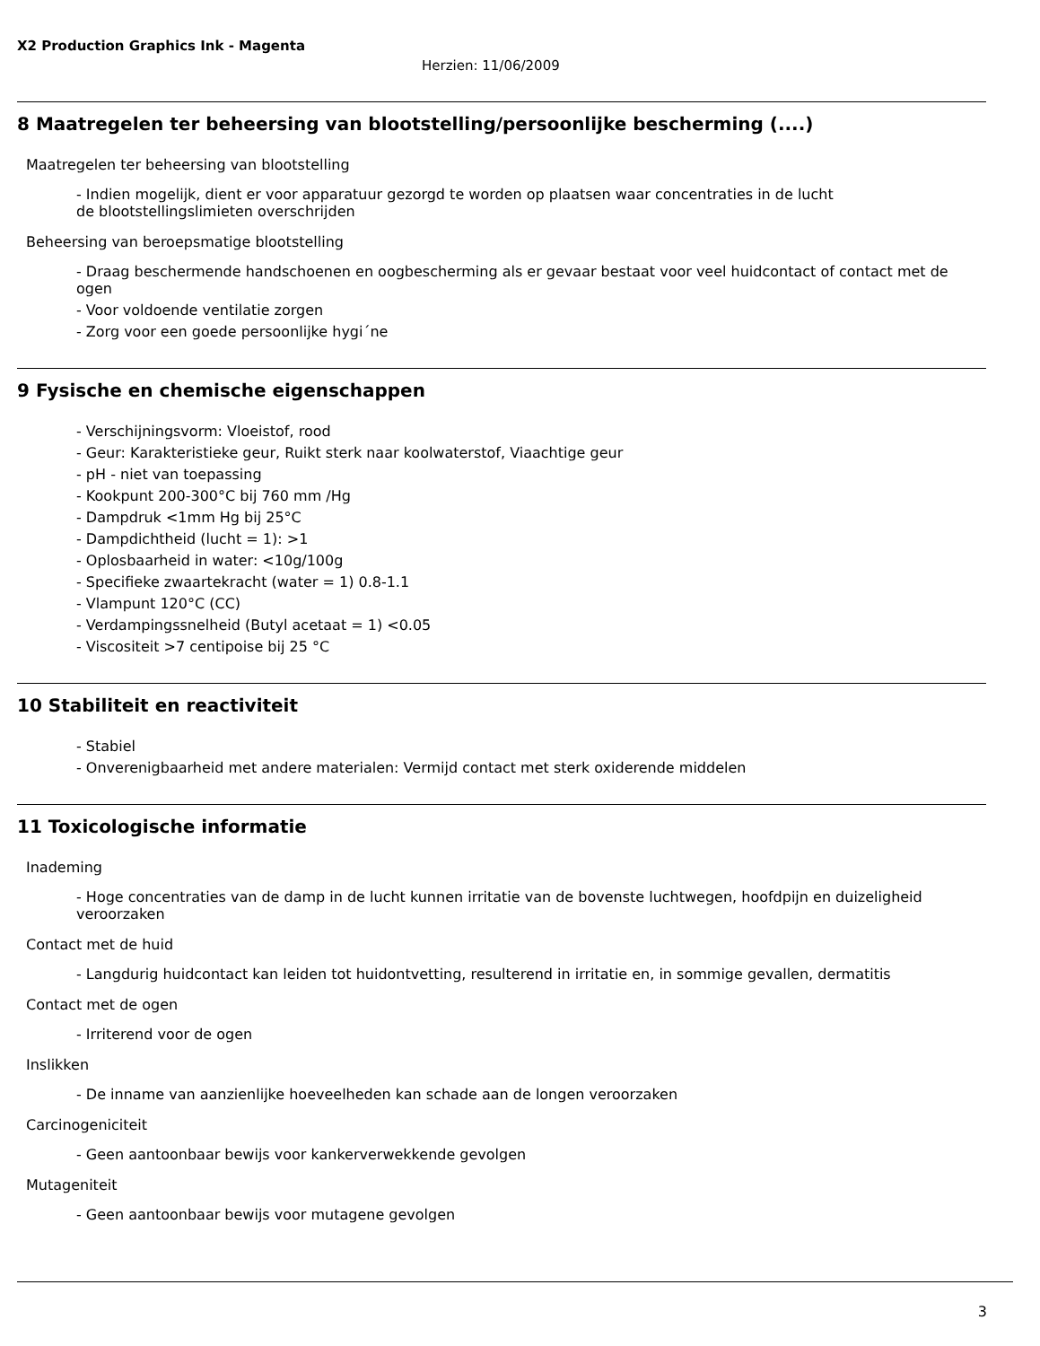X2 Production Graphics Ink - Magenta
Herzien: 11/06/2009
8 Maatregelen ter beheersing van blootstelling/persoonlijke bescherming (....)
Maatregelen ter beheersing van blootstelling
- Indien mogelijk, dient er voor apparatuur gezorgd te worden op plaatsen waar concentraties in de lucht
de blootstellingslimieten overschrijden
Beheersing van beroepsmatige blootstelling
- Draag beschermende handschoenen en oogbescherming als er gevaar bestaat voor veel huidcontact of contact met de ogen
- Voor voldoende ventilatie zorgen
- Zorg voor een goede persoonlijke hygi´ne
9 Fysische en chemische eigenschappen
- Verschijningsvorm: Vloeistof, rood
- Geur: Karakteristieke geur, Ruikt sterk naar koolwaterstof, Viaachtige geur
- pH - niet van toepassing
- Kookpunt 200-300°C bij 760 mm /Hg
- Dampdruk <1mm Hg bij 25°C
- Dampdichtheid (lucht = 1): >1
- Oplosbaarheid in water: <10g/100g
- Specifieke zwaartekracht (water = 1) 0.8-1.1
- Vlampunt 120°C (CC)
- Verdampingssnelheid (Butyl acetaat = 1) <0.05
- Viscositeit >7 centipoise bij 25 °C
10 Stabiliteit en reactiviteit
- Stabiel
- Onverenigbaarheid met andere materialen: Vermijd contact met sterk oxiderende middelen
11 Toxicologische informatie
Inademing
- Hoge concentraties van de damp in de lucht kunnen irritatie van de bovenste luchtwegen, hoofdpijn en duizeligheid
veroorzaken
Contact met de huid
- Langdurig huidcontact kan leiden tot huidontvetting, resulterend in irritatie en, in sommige gevallen, dermatitis
Contact met de ogen
- Irriterend voor de ogen
Inslikken
- De inname van aanzienlijke hoeveelheden kan schade aan de longen veroorzaken
Carcinogeniciteit
- Geen aantoonbaar bewijs voor kankerverwekkende gevolgen
Mutageniteit
- Geen aantoonbaar bewijs voor mutagene gevolgen
3